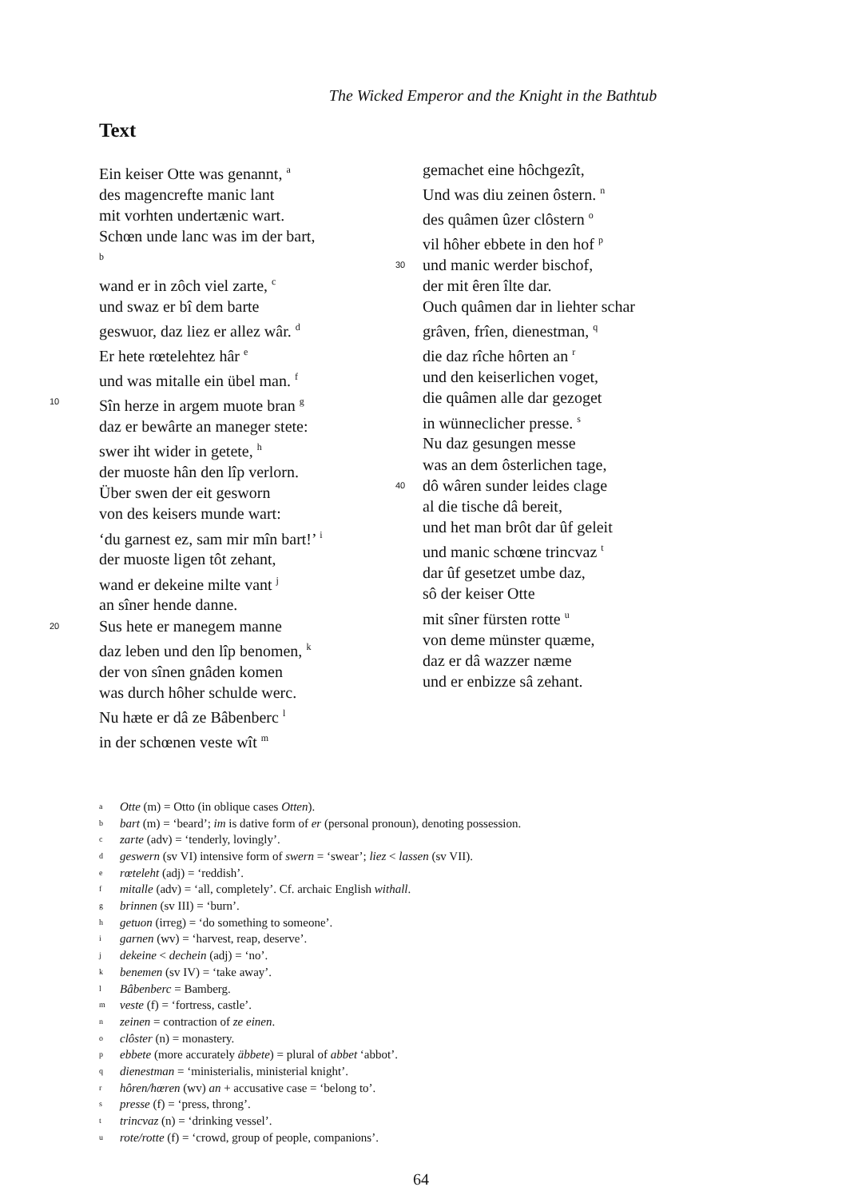The Wicked Emperor and the Knight in the Bathtub
Text
Ein keiser Otte was genannt, <sup>a</sup>
des magencrefte manic lant
mit vorhten undertænic wart.
Schœn unde lanc was im der bart, <sup>b</sup>
wand er in zôch viel zarte, <sup>c</sup>
und swaz er bî dem barte
geswuor, daz liez er allez wâr. <sup>d</sup>
Er hete rœtelehtez hâr <sup>e</sup>
und was mitalle ein übel man. <sup>f</sup>
10 Sîn herze in argem muote bran <sup>g</sup>
daz er bewârte an maneger stete:
swer iht wider in getete, <sup>h</sup>
der muoste hân den lîp verlorn.
Über swen der eit gesworn
von des keisers munde wart:
‘du garnest ez, sam mir mîn bart!’ <sup>i</sup>
der muoste ligen tôt zehant,
wand er dekeine milte vant <sup>j</sup>
an sîner hende danne.
20 Sus hete er manegem manne
daz leben und den lîp benomen, <sup>k</sup>
der von sînen gnâden komen
was durch hôher schulde werc.
Nu hæte er dâ ze Bâbenberc <sup>l</sup>
in der schœnen veste wît <sup>m</sup>
gemachet eine hôchgezît,
Und was diu zeinen ôstern. <sup>n</sup>
des quâmen ûzer clôstern <sup>o</sup>
vil hôher ebbete in den hof <sup>p</sup>
30 und manic werder bischof,
der mit êren îlte dar.
Ouch quâmen dar in liehter schar
grâven, frîen, dienestman, <sup>q</sup>
die daz rîche hôrten an <sup>r</sup>
und den keiserlichen voget,
die quâmen alle dar gezoget
in wünneclicher presse. <sup>s</sup>
Nu daz gesungen messe
was an dem ôsterlichen tage,
40 dô wâren sunder leides clage
al die tische dâ bereit,
und het man brôt dar ûf geleit
und manic schœne trincvaz <sup>t</sup>
dar ûf gesetzet umbe daz,
sô der keiser Otte
mit sîner fürsten rotte <sup>u</sup>
von deme münster quæme,
daz er dâ wazzer næme
und er enbizze sâ zehant.
a Otte (m) = Otto (in oblique cases Otten).
bbart (m) = ‘beard’; im is dative form of er (personal pronoun), denoting possession.
czarte (adv) = ‘tenderly, lovingly’.
dgeswern (sv VI) intensive form of swern = ‘swear’; liez < lassen (sv VII).
erœteleht (adj) = ‘reddish’.
fmitalle (adv) = ‘all, completely’. Cf. archaic English withall.
gbrinnen (sv III) = ‘burn’.
hgetuon (irreg) = ‘do something to someone’.
igarnen (wv) = ‘harvest, reap, deserve’.
jdekeine < dechein (adj) = ‘no’.
kbenemen (sv IV) = ‘take away’.
l Bâbenberc = Bamberg.
mveste (f) = ‘fortress, castle’.
nzeinen = contraction of ze einen.
oclôster (n) = monastery.
pebbete (more accurately äbbete) = plural of abbet ‘abbot’.
qdienestman = ‘ministerialis, ministerial knight’.
rhôren/hœren (wv) an + accusative case = ‘belong to’.
spresse (f) = ‘press, throng’.
ttrincvaz (n) = ‘drinking vessel’.
urote/rotte (f) = ‘crowd, group of people, companions’.
64